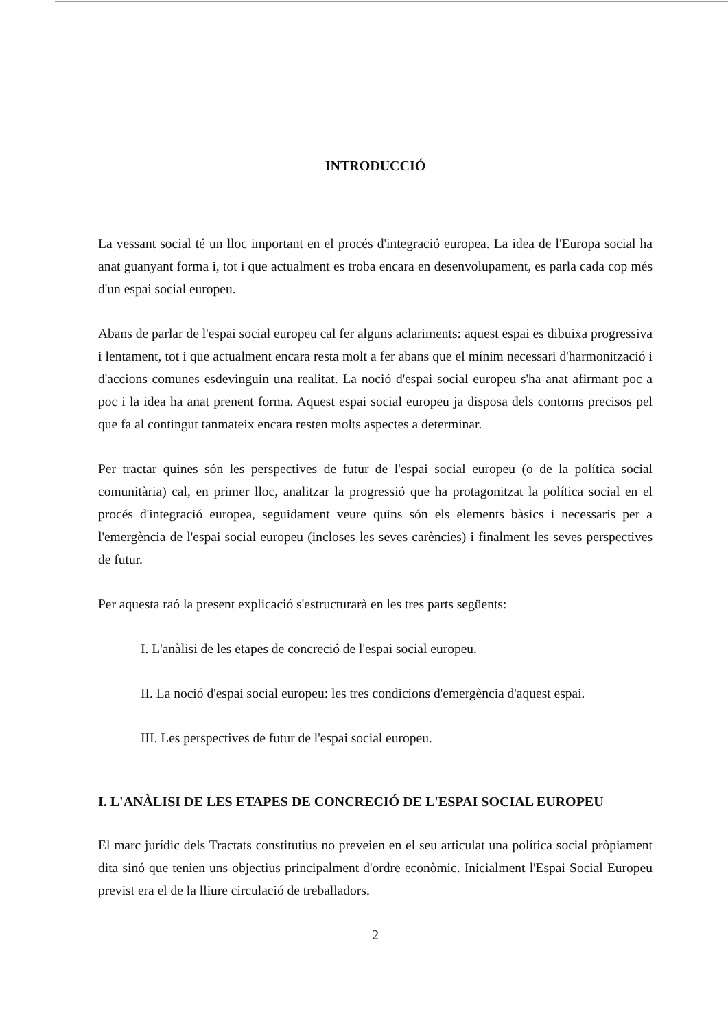INTRODUCCIÓ
La vessant social té un lloc important en el procés d'integració europea. La idea de l'Europa social ha anat guanyant forma i, tot i que actualment es troba encara en desenvolupament, es parla cada cop més d'un espai social europeu.
Abans de parlar de l'espai social europeu cal fer alguns aclariments: aquest espai es dibuixa progressiva i lentament, tot i que actualment encara resta molt a fer abans que el mínim necessari d'harmonització i d'accions comunes esdevinguin una realitat. La noció d'espai social europeu s'ha anat afirmant poc a poc i la idea ha anat prenent forma. Aquest espai social europeu ja disposa dels contorns precisos pel que fa al contingut tanmateix encara resten molts aspectes a determinar.
Per tractar quines són les perspectives de futur de l'espai social europeu (o de la política social comunitària) cal, en primer lloc, analitzar la progressió que ha protagonitzat la política social en el procés d'integració europea, seguidament veure quins són els elements bàsics i necessaris per a l'emergència de l'espai social europeu (incloses les seves carències) i finalment les seves perspectives de futur.
Per aquesta raó la present explicació s'estructurarà en les tres parts següents:
I. L'anàlisi de les etapes de concreció de l'espai social europeu.
II. La noció d'espai social europeu: les tres condicions d'emergència d'aquest espai.
III. Les perspectives de futur de l'espai social europeu.
I. L'ANÀLISI DE LES ETAPES DE CONCRECIÓ DE L'ESPAI SOCIAL EUROPEU
El marc jurídic dels Tractats constitutius no preveien en el seu articulat una política social pròpiament dita sinó que tenien uns objectius principalment d'ordre econòmic. Inicialment l'Espai Social Europeu previst era el de la lliure circulació de treballadors.
2